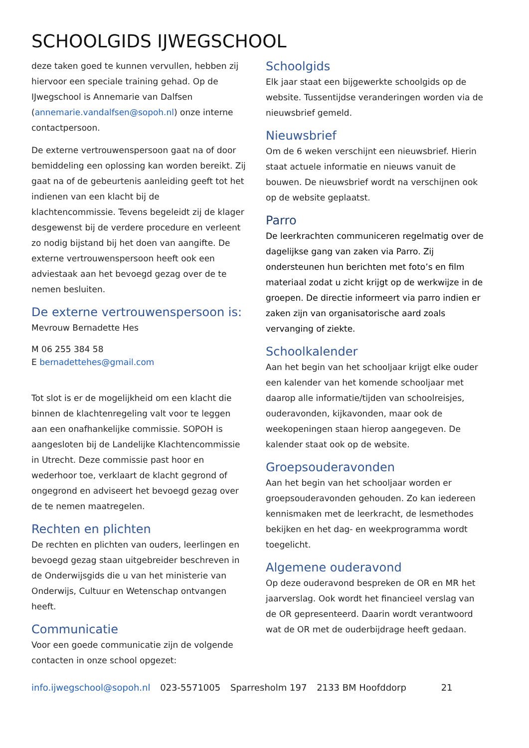SCHOOLGIDS IJWEGSCHOOL
deze taken goed te kunnen vervullen, hebben zij hiervoor een speciale training gehad. Op de IJwegschool is Annemarie van Dalfsen (annemarie.vandalfsen@sopoh.nl) onze interne contactpersoon.
De externe vertrouwenspersoon gaat na of door bemiddeling een oplossing kan worden bereikt. Zij gaat na of de gebeurtenis aanleiding geeft tot het indienen van een klacht bij de klachtencommissie. Tevens begeleidt zij de klager desgewenst bij de verdere procedure en verleent zo nodig bijstand bij het doen van aangifte. De externe vertrouwenspersoon heeft ook een adviestaak aan het bevoegd gezag over de te nemen besluiten.
De externe vertrouwenspersoon is:
Mevrouw Bernadette Hes
M 06 255 384 58
E bernadettehes@gmail.com
Tot slot is er de mogelijkheid om een klacht die binnen de klachtenregeling valt voor te leggen aan een onafhankelijke commissie. SOPOH is aangesloten bij de Landelijke Klachtencommissie in Utrecht. Deze commissie past hoor en wederhoor toe, verklaart de klacht gegrond of ongegrond en adviseert het bevoegd gezag over de te nemen maatregelen.
Rechten en plichten
De rechten en plichten van ouders, leerlingen en bevoegd gezag staan uitgebreider beschreven in de Onderwijsgids die u van het ministerie van Onderwijs, Cultuur en Wetenschap ontvangen heeft.
Communicatie
Voor een goede communicatie zijn de volgende contacten in onze school opgezet:
Schoolgids
Elk jaar staat een bijgewerkte schoolgids op de website. Tussentijdse veranderingen worden via de nieuwsbrief gemeld.
Nieuwsbrief
Om de 6 weken verschijnt een nieuwsbrief. Hierin staat actuele informatie en nieuws vanuit de bouwen. De nieuwsbrief wordt na verschijnen ook op de website geplaatst.
Parro
De leerkrachten communiceren regelmatig over de dagelijkse gang van zaken via Parro. Zij ondersteunen hun berichten met foto’s en film materiaal zodat u zicht krijgt op de werkwijze in de groepen. De directie informeert via parro indien er zaken zijn van organisatorische aard zoals vervanging of ziekte.
Schoolkalender
Aan het begin van het schooljaar krijgt elke ouder een kalender van het komende schooljaar met daarop alle informatie/tijden van schoolreisjes, ouderavonden, kijkavonden, maar ook de weekopeningen staan hierop aangegeven. De kalender staat ook op de website.
Groepsouderavonden
Aan het begin van het schooljaar worden er groepsouderavonden gehouden. Zo kan iedereen kennismaken met de leerkracht, de lesmethodes bekijken en het dag- en weekprogramma wordt toegelicht.
Algemene ouderavond
Op deze ouderavond bespreken de OR en MR het jaarverslag. Ook wordt het financieel verslag van de OR gepresenteerd. Daarin wordt verantwoord wat de OR met de ouderbijdrage heeft gedaan.
info.ijwegschool@sopoh.nl 023-5571005 Sparresholm 197 2133 BM Hoofddorp 21